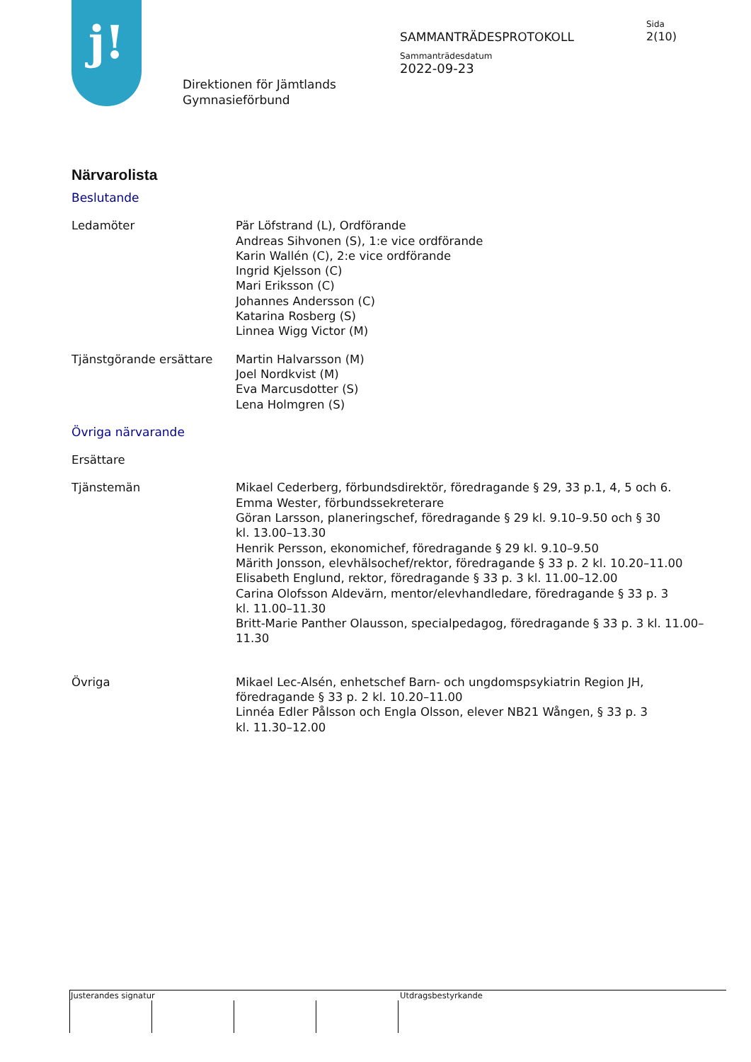j!
Direktionen för Jämtlands
Gymnasieförbund
SAMMANTRÄDESPROTOKOLL
Sammanträdesdatum
2022-09-23
Sida
2(10)
Närvarolista
Beslutande
Ledamöter Pär Löfstrand (L), Ordförande
Andreas Sihvonen (S), 1:e vice ordförande
Karin Wallén (C), 2:e vice ordförande
Ingrid Kjelsson (C)
Mari Eriksson (C)
Johannes Andersson (C)
Katarina Rosberg (S)
Linnea Wigg Victor (M)
Tjänstgörande ersättare Martin Halvarsson (M)
Joel Nordkvist (M)
Eva Marcusdotter (S)
Lena Holmgren (S)
Övriga närvarande
Ersättare
Tjänstemän Mikael Cederberg, förbundsdirektör, föredragande § 29, 33 p.1, 4, 5 och 6.
Emma Wester, förbundssekreterare
Göran Larsson, planeringschef, föredragande § 29 kl. 9.10–9.50 och § 30
kl. 13.00–13.30
Henrik Persson, ekonomichef, föredragande § 29 kl. 9.10–9.50
Märith Jonsson, elevhälsochef/rektor, föredragande § 33 p. 2 kl. 10.20–11.00
Elisabeth Englund, rektor, föredragande § 33 p. 3 kl. 11.00–12.00
Carina Olofsson Aldevärn, mentor/elevhandledare, föredragande § 33 p. 3
kl. 11.00–11.30
Britt-Marie Panther Olausson, specialpedagog, föredragande § 33 p. 3 kl. 11.00–11.30
Övriga Mikael Lec-Alsén, enhetschef Barn- och ungdomspsykiatrin Region JH,
föredragande § 33 p. 2 kl. 10.20–11.00
Linnéa Edler Pålsson och Engla Olsson, elever NB21 Wången, § 33 p. 3
kl. 11.30–12.00
Justerandes signatur Utdragsbestyrkande